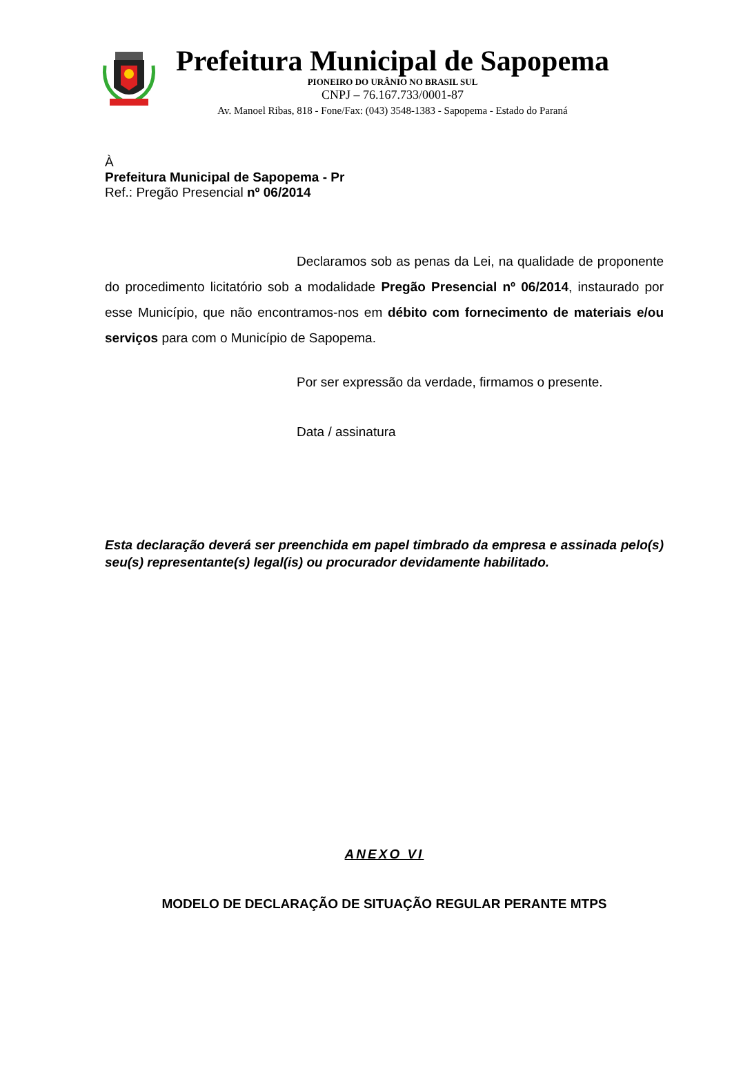Prefeitura Municipal de Sapopema
PIONEIRO DO URÂNIO NO BRASIL SUL
CNPJ – 76.167.733/0001-87
Av. Manoel Ribas, 818 - Fone/Fax: (043) 3548-1383 - Sapopema - Estado do Paraná
À
Prefeitura Municipal de Sapopema - Pr
Ref.: Pregão Presencial nº 06/2014
Declaramos sob as penas da Lei, na qualidade de proponente do procedimento licitatório sob a modalidade Pregão Presencial nº 06/2014, instaurado por esse Município, que não encontramos-nos em débito com fornecimento de materiais e/ou serviços para com o Município de Sapopema.
Por ser expressão da verdade, firmamos o presente.
Data / assinatura
Esta declaração deverá ser preenchida em papel timbrado da empresa e assinada pelo(s) seu(s) representante(s) legal(is) ou procurador devidamente habilitado.
ANEXO VI
MODELO DE DECLARAÇÃO DE SITUAÇÃO REGULAR PERANTE MTPS